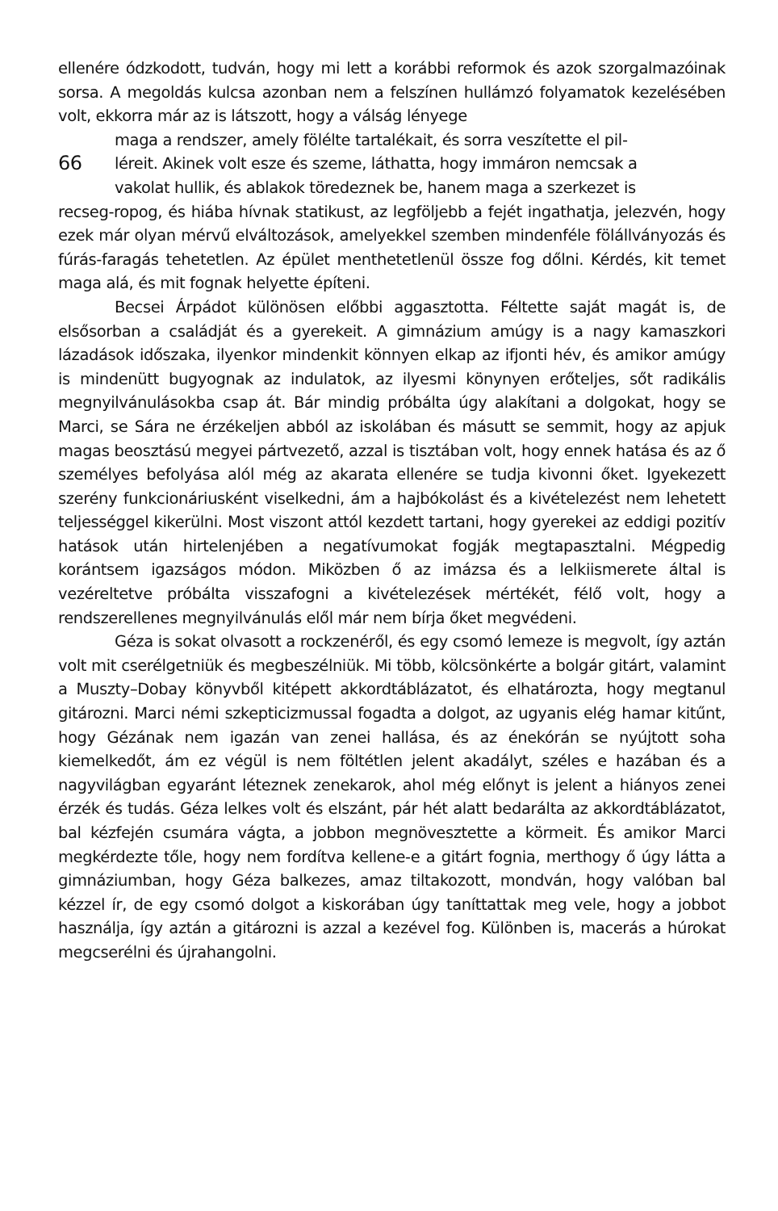ellenére ódzkodott, tudván, hogy mi lett a korábbi reformok és azok szorgalmazóinak sorsa. A megoldás kulcsa azonban nem a felszínen hullámzó folyamatok kezelésében volt, ekkorra már az is látszott, hogy a válság lényege
maga a rendszer, amely fölélte tartalékait, és sorra veszítette el pil-
66 léreit. Akinek volt esze és szeme, láthatta, hogy immáron nemcsak a
vakolat hullik, és ablakok töredeznek be, hanem maga a szerkezet is
recseg-ropog, és hiába hívnak statikust, az legföljebb a fejét ingathatja, jelezvén, hogy ezek már olyan mérvű elváltozások, amelyekkel szemben mindenféle fölállványozás és fúrás-faragás tehetetlen. Az épület menthetetlenül össze fog dőlni. Kérdés, kit temet maga alá, és mit fognak helyette építeni.
Becsei Árpádot különösen előbbi aggasztotta. Féltette saját magát is, de elsősorban a családját és a gyerekeit. A gimnázium amúgy is a nagy kamaszkori lázadások időszaka, ilyenkor mindenkit könnyen elkap az ifjonti hév, és amikor amúgy is mindenütt bugyognak az indulatok, az ilyesmi könynyen erőteljes, sőt radikális megnyilvánulásokba csap át. Bár mindig próbálta úgy alakítani a dolgokat, hogy se Marci, se Sára ne érzékeljen abból az iskolában és másutt se semmit, hogy az apjuk magas beosztású megyei pártvezető, azzal is tisztában volt, hogy ennek hatása és az ő személyes befolyása alól még az akarata ellenére se tudja kivonni őket. Igyekezett szerény funkcionáriusként viselkedni, ám a hajbókolást és a kivételezést nem lehetett teljességgel kikerülni. Most viszont attól kezdett tartani, hogy gyerekei az eddigi pozitív hatások után hirtelenjében a negatívumokat fogják megtapasztalni. Mégpedig korántsem igazságos módon. Miközben ő az imázsa és a lelkiismerete által is vezéreltetve próbálta visszafogni a kivételezések mértékét, félő volt, hogy a rendszerellenes megnyilvánulás elől már nem bírja őket megvédeni.
Géza is sokat olvasott a rockzenéről, és egy csomó lemeze is megvolt, így aztán volt mit cserélgetniük és megbeszélniük. Mi több, kölcsönkérte a bolgár gitárt, valamint a Muszty–Dobay könyvből kitépett akkordtáblázatot, és elhatározta, hogy megtanul gitározni. Marci némi szkepticizmussal fogadta a dolgot, az ugyanis elég hamar kitűnt, hogy Gézának nem igazán van zenei hallása, és az énekórán se nyújtott soha kiemelkedőt, ám ez végül is nem föltétlen jelent akadályt, széles e hazában és a nagyvilágban egyaránt léteznek zenekarok, ahol még előnyt is jelent a hiányos zenei érzék és tudás. Géza lelkes volt és elszánt, pár hét alatt bedarálta az akkordtáblázatot, bal kézfején csumára vágta, a jobbon megnövesztette a körmeit. És amikor Marci megkérdezte tőle, hogy nem fordítva kellene-e a gitárt fognia, merthogy ő úgy látta a gimnáziumban, hogy Géza balkezes, amaz tiltakozott, mondván, hogy valóban bal kézzel ír, de egy csomó dolgot a kiskorában úgy taníttattak meg vele, hogy a jobbot használja, így aztán a gitározni is azzal a kezével fog. Különben is, macerás a húrokat megcserélni és újrahangolni.